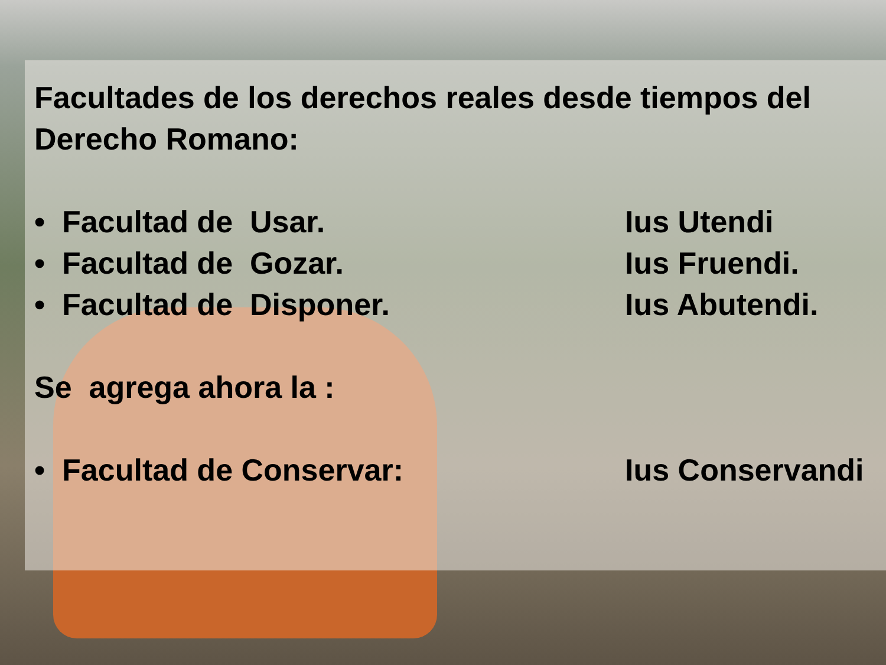Facultades de los derechos reales desde tiempos del
Derecho Romano:
• Facultad de Usar. Ius Utendi
• Facultad de Gozar. Ius Fruendi.
• Facultad de Disponer. Ius Abutendi.
Se agrega ahora la :
• Facultad de Conservar: Ius Conservandi